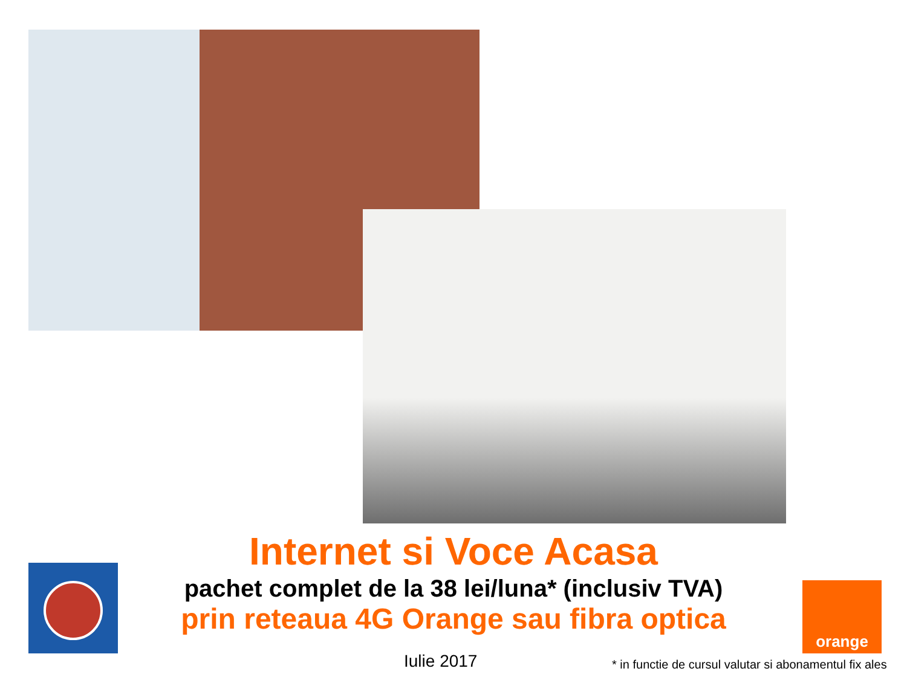Internet si Voce Acasa
pachet complet de la 38 lei/luna* (inclusiv TVA)
prin reteaua 4G Orange sau fibra optica
orange
Iulie 2017
* in functie de cursul valutar si abonamentul fix ales